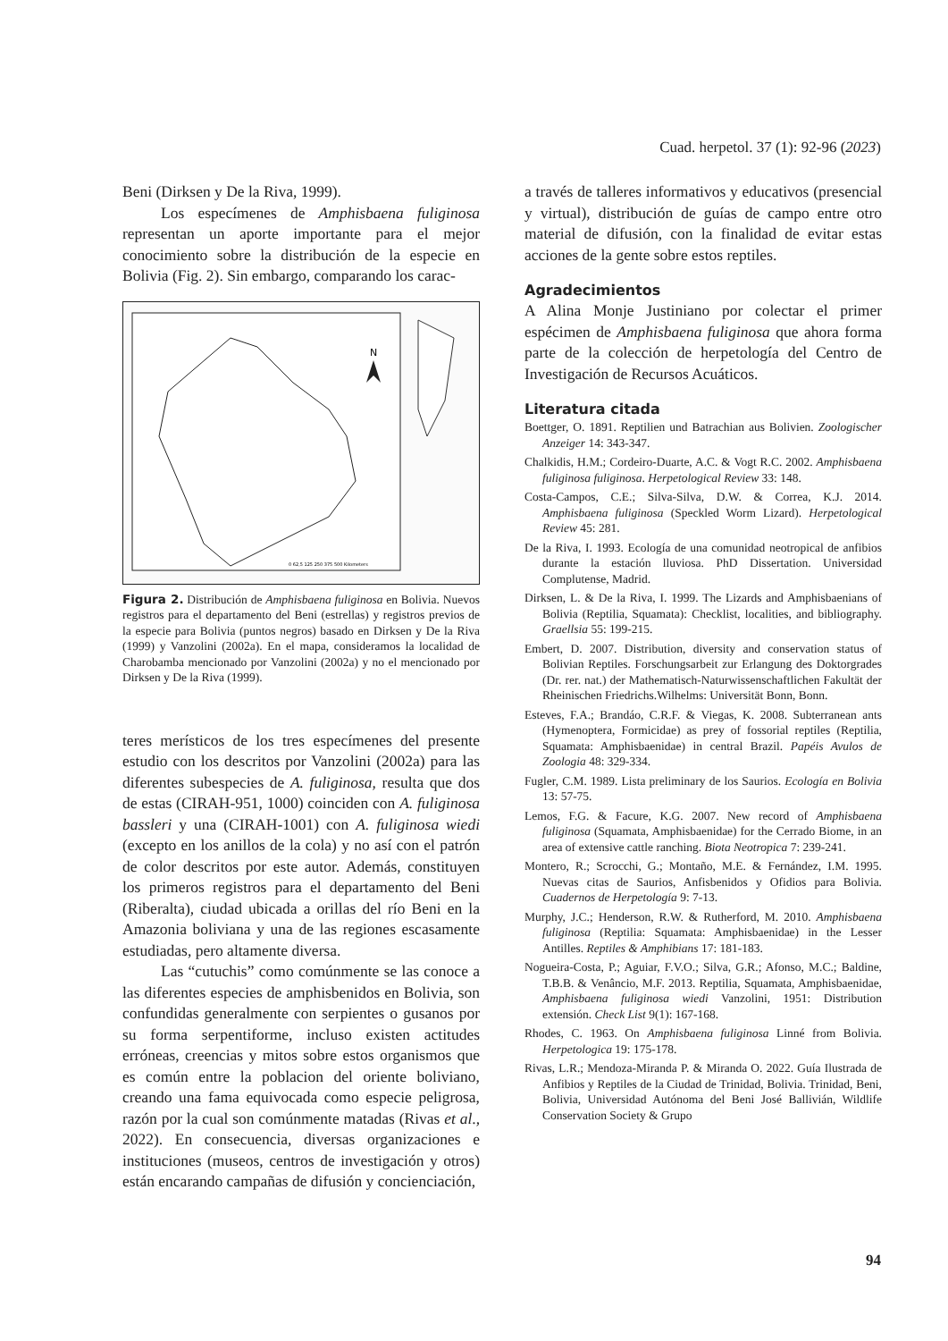Cuad. herpetol. 37 (1): 92-96 (2023)
Beni (Dirksen y De la Riva, 1999).
Los especímenes de Amphisbaena fuliginosa representan un aporte importante para el mejor conocimiento sobre la distribución de la especie en Bolivia (Fig. 2). Sin embargo, comparando los carac-
N
0 62,5 125 250 375 500 Kilometers
Figura 2. Distribución de Amphisbaena fuliginosa en Bolivia. Nuevos registros para el departamento del Beni (estrellas) y registros previos de la especie para Bolivia (puntos negros) basado en Dirksen y De la Riva (1999) y Vanzolini (2002a). En el mapa, consideramos la localidad de Charobamba mencionado por Vanzolini (2002a) y no el mencionado por Dirksen y De la Riva (1999).
teres merísticos de los tres especímenes del presente estudio con los descritos por Vanzolini (2002a) para las diferentes subespecies de A. fuliginosa, resulta que dos de estas (CIRAH-951, 1000) coinciden con A. fuliginosa bassleri y una (CIRAH-1001) con A. fuliginosa wiedi (excepto en los anillos de la cola) y no así con el patrón de color descritos por este autor. Además, constituyen los primeros registros para el departamento del Beni (Riberalta), ciudad ubicada a orillas del río Beni en la Amazonia boliviana y una de las regiones escasamente estudiadas, pero altamente diversa.
Las “cutuchis” como comúnmente se las conoce a las diferentes especies de amphisbenidos en Bolivia, son confundidas generalmente con serpientes o gusanos por su forma serpentiforme, incluso existen actitudes erróneas, creencias y mitos sobre estos organismos que es común entre la poblacion del oriente boliviano, creando una fama equivocada como especie peligrosa, razón por la cual son comúnmente matadas (Rivas et al., 2022). En consecuencia, diversas organizaciones e instituciones (museos, centros de investigación y otros) están encarando campañas de difusión y concienciación,
a través de talleres informativos y educativos (presencial y virtual), distribución de guías de campo entre otro material de difusión, con la finalidad de evitar estas acciones de la gente sobre estos reptiles.
Agradecimientos
A Alina Monje Justiniano por colectar el primer espécimen de Amphisbaena fuliginosa que ahora forma parte de la colección de herpetología del Centro de Investigación de Recursos Acuáticos.
Literatura citada
Boettger, O. 1891. Reptilien und Batrachian aus Bolivien. Zoologischer Anzeiger 14: 343-347.
Chalkidis, H.M.; Cordeiro-Duarte, A.C. & Vogt R.C. 2002. Amphisbaena fuliginosa fuliginosa. Herpetological Review 33: 148.
Costa-Campos, C.E.; Silva-Silva, D.W. & Correa, K.J. 2014. Amphisbaena fuliginosa (Speckled Worm Lizard). Herpetological Review 45: 281.
De la Riva, I. 1993. Ecología de una comunidad neotropical de anfibios durante la estación lluviosa. PhD Dissertation. Universidad Complutense, Madrid.
Dirksen, L. & De la Riva, I. 1999. The Lizards and Amphisbaenians of Bolivia (Reptilia, Squamata): Checklist, localities, and bibliography. Graellsia 55: 199-215.
Embert, D. 2007. Distribution, diversity and conservation status of Bolivian Reptiles. Forschungsarbeit zur Erlangung des Doktorgrades (Dr. rer. nat.) der Mathematisch-Naturwissenschaftlichen Fakultät der Rheinischen Friedrichs.Wilhelms: Universität Bonn, Bonn.
Esteves, F.A.; Brandáo, C.R.F. & Viegas, K. 2008. Subterranean ants (Hymenoptera, Formicidae) as prey of fossorial reptiles (Reptilia, Squamata: Amphisbaenidae) in central Brazil. Papéis Avulos de Zoologia 48: 329-334.
Fugler, C.M. 1989. Lista preliminary de los Saurios. Ecología en Bolivia 13: 57-75.
Lemos, F.G. & Facure, K.G. 2007. New record of Amphisbaena fuliginosa (Squamata, Amphisbaenidae) for the Cerrado Biome, in an area of extensive cattle ranching. Biota Neotropica 7: 239-241.
Montero, R.; Scrocchi, G.; Montaño, M.E. & Fernández, I.M. 1995. Nuevas citas de Saurios, Anfisbenidos y Ofidios para Bolivia. Cuadernos de Herpetología 9: 7-13.
Murphy, J.C.; Henderson, R.W. & Rutherford, M. 2010. Amphisbaena fuliginosa (Reptilia: Squamata: Amphisbaenidae) in the Lesser Antilles. Reptiles & Amphibians 17: 181-183.
Nogueira-Costa, P.; Aguiar, F.V.O.; Silva, G.R.; Afonso, M.C.; Baldine, T.B.B. & Venâncio, M.F. 2013. Reptilia, Squamata, Amphisbaenidae, Amphisbaena fuliginosa wiedi Vanzolini, 1951: Distribution extensión. Check List 9(1): 167-168.
Rhodes, C. 1963. On Amphisbaena fuliginosa Linné from Bolivia. Herpetologica 19: 175-178.
Rivas, L.R.; Mendoza-Miranda P. & Miranda O. 2022. Guía Ilustrada de Anfibios y Reptiles de la Ciudad de Trinidad, Bolivia. Trinidad, Beni, Bolivia, Universidad Autónoma del Beni José Ballivián, Wildlife Conservation Society & Grupo
94